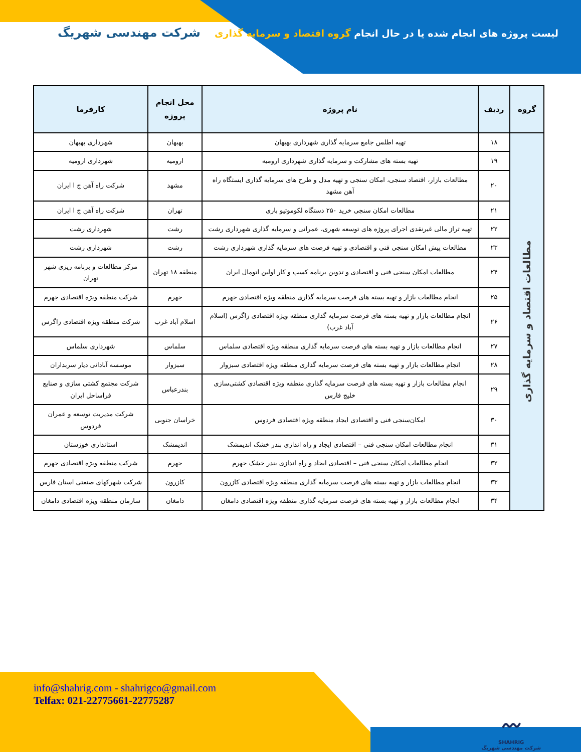لیست پروژه های انجام شده یا در حال انجام گروه اقتصاد و سرمایه گذاری
شرکت مهندسی شهریگ
| گروه | ردیف | نام پروژه | محل انجام پروژه | کارفرما |
| --- | --- | --- | --- | --- |
| مطالعات اقتصاد و سرمایه گذاری | ۱۸ | تهیه اطلس جامع سرمایه گذاری شهرداری بهبهان | بهبهان | شهرداری بهبهان |
| | ۱۹ | تهیه بسته های مشارکت و سرمایه گذاری شهرداری ارومیه | ارومیه | شهرداری ارومیه |
| | ۲۰ | مطالعات بازار، اقتصاد سنجی، امکان سنجی و تهیه مدل و طرح های سرمایه گذاری ایستگاه راه آهن مشهد | مشهد | شرکت راه آهن ج ا ایران |
| | ۲۱ | مطالعات امکان سنجی خرید ۲۵۰ دستگاه لکوموتیو باری | تهران | شرکت راه آهن ج ا ایران |
| | ۲۲ | تهیه تراز مالی غیرنقدی اجرای پروژه های توسعه شهری، عمرانی و سرمایه گذاری شهرداری رشت | رشت | شهرداری رشت |
| | ۲۳ | مطالعات پیش امکان سنجی فنی و اقتصادی و تهیه فرصت های سرمایه گذاری شهرداری رشت | رشت | شهرداری رشت |
| | ۲۴ | مطالعات امکان سنجی فنی و اقتصادی و تدوین برنامه کسب و کار اولین اتومال ایران | منطقه ۱۸ تهران | مرکز مطالعات و برنامه ریزی شهر تهران |
| | ۲۵ | انجام مطالعات بازار و تهیه بسته های فرصت سرمایه گذاری منطقه ویژه اقتصادی جهرم | جهرم | شرکت منطقه ویژه اقتصادی جهرم |
| | ۲۶ | انجام مطالعات بازار و تهیه بسته های فرصت سرمایه گذاری منطقه ویژه اقتصادی زاگرس (اسلام آباد غرب) | اسلام آباد غرب | شرکت منطقه ویژه اقتصادی زاگرس |
| | ۲۷ | انجام مطالعات بازار و تهیه بسته های فرصت سرمایه گذاری منطقه ویژه اقتصادی سلماس | سلماس | شهرداری سلماس |
| | ۲۸ | انجام مطالعات بازار و تهیه بسته های فرصت سرمایه گذاری منطقه ویژه اقتصادی سبزوار | سبزوار | موسسه آبادانی دیار سربداران |
| | ۲۹ | انجام مطالعات بازار و تهیه بسته های فرصت سرمایه گذاری منطقه ویژه اقتصادی کشتی‌سازی خلیج فارس | بندرعباس | شرکت مجتمع کشتی سازی و صنایع فراساحل ایران |
| | ۳۰ | امکان‌سنجی فنی و اقتصادی ایجاد منطقه ویژه اقتصادی فردوس | خراسان جنوبی | شرکت مدیریت توسعه و عمران فردوس |
| | ۳۱ | انجام مطالعات امکان سنجی فنی – اقتصادی ایجاد و راه اندازی بندر خشک اندیمشک | اندیمشک | استانداری خوزستان |
| | ۳۲ | انجام مطالعات امکان سنجی فنی – اقتصادی ایجاد و راه اندازی بندر خشک جهرم | جهرم | شرکت منطقه ویژه اقتصادی جهرم |
| | ۳۳ | انجام مطالعات بازار و تهیه بسته های فرصت سرمایه گذاری منطقه ویژه اقتصادی کازرون | کازرون | شرکت شهرکهای صنعتی استان فارس |
| | ۳۴ | انجام مطالعات بازار و تهیه بسته های فرصت سرمایه گذاری منطقه ویژه اقتصادی دامغان | دامغان | سازمان منطقه ویژه اقتصادی دامغان |
info@shahrig.com - shahrigco@gmail.com
Telfax: 021-22775661-22775287
〰
SHAHRIG
شرکت مهندسی شهریگ